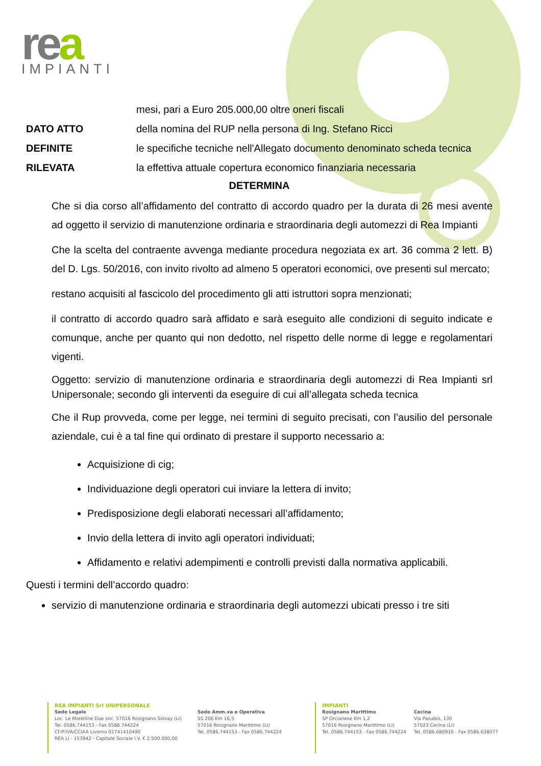rea
IMPIANTI
mesi, pari a Euro 205.000,00 oltre oneri fiscali
DATO ATTO della nomina del RUP nella persona di Ing. Stefano Ricci
DEFINITE le specifiche tecniche nell'Allegato documento denominato scheda tecnica
RILEVATA la effettiva attuale copertura economico finanziaria necessaria
DETERMINA
Che si dia corso all’affidamento del contratto di accordo quadro per la durata di 26 mesi avente ad oggetto il servizio di manutenzione ordinaria e straordinaria degli automezzi di Rea Impianti
Che la scelta del contraente avvenga mediante procedura negoziata ex art. 36 comma 2 lett. B) del D. Lgs. 50/2016, con invito rivolto ad almeno 5 operatori economici, ove presenti sul mercato;
restano acquisiti al fascicolo del procedimento gli atti istruttori sopra menzionati;
il contratto di accordo quadro sarà affidato e sarà eseguito alle condizioni di seguito indicate e comunque, anche per quanto qui non dedotto, nel rispetto delle norme di legge e regolamentari vigenti.
Oggetto: servizio di manutenzione ordinaria e straordinaria degli automezzi di Rea Impianti srl Unipersonale; secondo gli interventi da eseguire di cui all’allegata scheda tecnica
Che il Rup provveda, come per legge, nei termini di seguito precisati, con l’ausilio del personale aziendale, cui è a tal fine qui ordinato di prestare il supporto necessario a:
Acquisizione di cig;
Individuazione degli operatori cui inviare la lettera di invito;
Predisposizione degli elaborati necessari all’affidamento;
Invio della lettera di invito agli operatori individuati;
Affidamento e relativi adempimenti e controlli previsti dalla normativa applicabili.
Questi i termini dell’accordo quadro:
servizio di manutenzione ordinaria e straordinaria degli automezzi ubicati presso i tre siti
REA IMPIANTI Srl UNIPERSONALE
Sede Legale
Loc. Le Morelline Due snc. 57016 Rosignano Solvay (LI)
Tel. 0586.744153 - Fax 0586.744224
CF/P.IVA/CCIAA Livorno 01741410490
REA LI - 153942 - Capitale Sociale I.V. € 2.500.000,00
Sede Amm.va e Operativa
SS 206 Km 16,5
57016 Rosignano Marittimo (LI)
Tel. 0586.744153 - Fax 0586.744224
IMPIANTI
Rosignano Marittimo
SP Orcianese Km 1,2
57016 Rosignano Marittimo (LI)
Tel. 0586.744153 - Fax 0586.744224
Cecina
Via Pasubio, 130
57023 Cecina (LI)
Tel. 0586.680910 - Fax 0586.638077